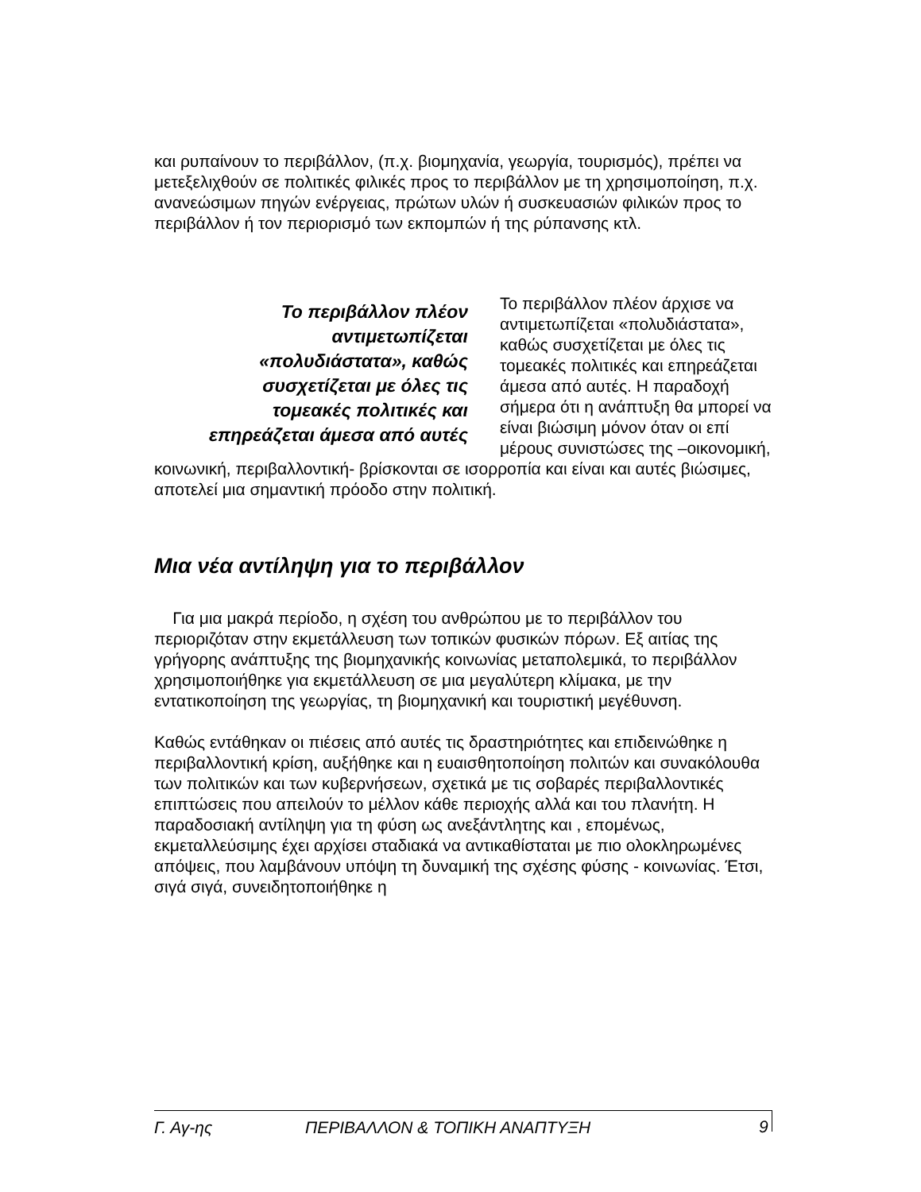και ρυπαίνουν το περιβάλλον, (π.χ. βιομηχανία, γεωργία, τουρισμός), πρέπει να μετεξελιχθούν σε πολιτικές φιλικές προς το περιβάλλον με τη χρησιμοποίηση, π.χ. ανανεώσιμων πηγών ενέργειας, πρώτων υλών ή συσκευασιών φιλικών προς το περιβάλλον ή τον περιορισμό των εκπομπών ή της ρύπανσης κτλ.
Το περιβάλλον πλέον αντιμετωπίζεται «πολυδιάστατα», καθώς συσχετίζεται με όλες τις τομεακές πολιτικές και επηρεάζεται άμεσα από αυτές
Το περιβάλλον πλέον άρχισε να αντιμετωπίζεται «πολυδιάστατα», καθώς συσχετίζεται με όλες τις τομεακές πολιτικές και επηρεάζεται άμεσα από αυτές. Η παραδοχή σήμερα ότι η ανάπτυξη θα μπορεί να είναι βιώσιμη μόνον όταν οι επί μέρους συνιστώσες της –οικονομική, κοινωνική, περιβαλλοντική- βρίσκονται σε ισορροπία και είναι και αυτές βιώσιμες, αποτελεί μια σημαντική πρόοδο στην πολιτική.
Μια νέα αντίληψη για το περιβάλλον
Για μια μακρά περίοδο, η σχέση του ανθρώπου με το περιβάλλον του περιοριζόταν στην εκμετάλλευση των τοπικών φυσικών πόρων. Εξ αιτίας της γρήγορης ανάπτυξης της βιομηχανικής κοινωνίας μεταπολεμικά, το περιβάλλον χρησιμοποιήθηκε για εκμετάλλευση σε μια μεγαλύτερη κλίμακα, με την εντατικοποίηση της γεωργίας, τη βιομηχανική και τουριστική μεγέθυνση.
Καθώς εντάθηκαν οι πιέσεις από αυτές τις δραστηριότητες και επιδεινώθηκε η περιβαλλοντική κρίση, αυξήθηκε και η ευαισθητοποίηση πολιτών και συνακόλουθα των πολιτικών και των κυβερνήσεων, σχετικά με τις σοβαρές περιβαλλοντικές επιπτώσεις που απειλούν το μέλλον κάθε περιοχής αλλά και του πλανήτη. Η παραδοσιακή αντίληψη για τη φύση ως ανεξάντλητης και , επομένως, εκμεταλλεύσιμης έχει αρχίσει σταδιακά να αντικαθίσταται με πιο ολοκληρωμένες απόψεις, που λαμβάνουν υπόψη τη δυναμική της σχέσης φύσης - κοινωνίας. Έτσι, σιγά σιγά, συνειδητοποιήθηκε η
Γ. Αγ-ης ΠΕΡΙΒΑΛΛΟΝ & ΤΟΠΙΚΗ ΑΝΑΠΤΥΞΗ 9